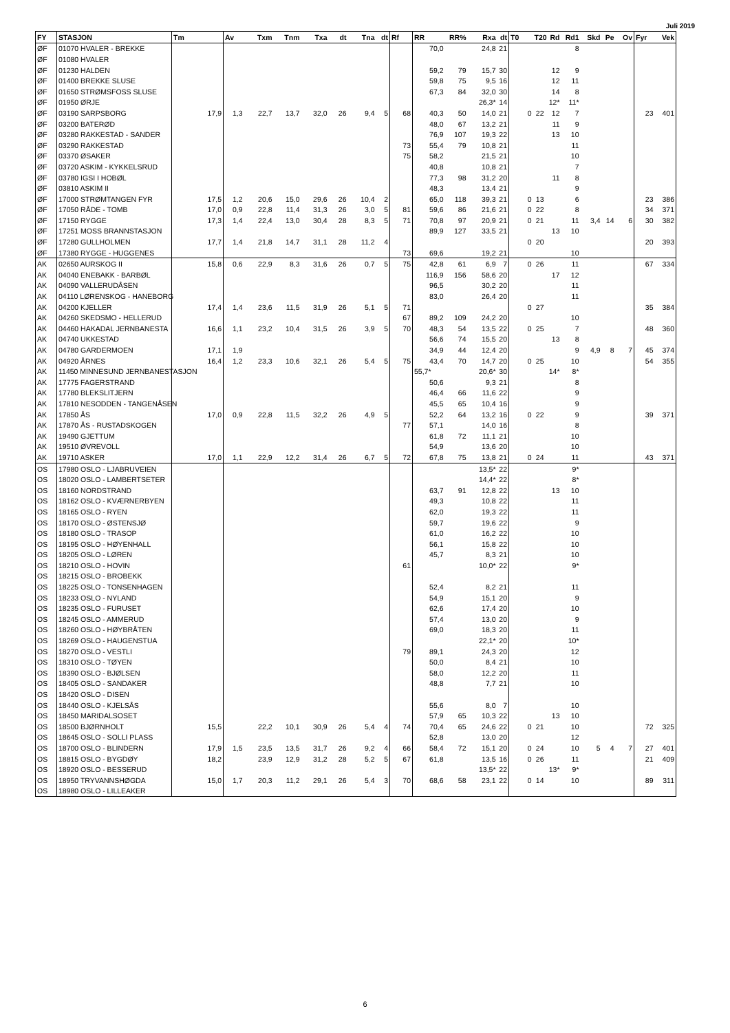Juli 2019
| FY | STASJON | Tm | Av | Txm | Tnm | Txa | dt | Tna | dt | Rf | RR | RR% | Rxa | dt | T0 | T20 | Rd | Rd1 | Skd | Pe | Ov | Fyr | Vek |
| --- | --- | --- | --- | --- | --- | --- | --- | --- | --- | --- | --- | --- | --- | --- | --- | --- | --- | --- | --- | --- | --- | --- | --- |
| ØF | 01070 HVALER - BREKKE | | | | | | | | | | 70,0 | | 24,8 | 21 | | | | 8 | | | | | |
| ØF | 01080 HVALER | | | | | | | | | | | | | | | | | | | | | | |
| ØF | 01230 HALDEN | | | | | | | | | | 59,2 | 79 | 15,7 | 30 | | | 12 | 9 | | | | | |
| ØF | 01400 BREKKE SLUSE | | | | | | | | | | 59,8 | 75 | 9,5 | 16 | | | 12 | 11 | | | | | |
| ØF | 01650 STRØMSFOSS SLUSE | | | | | | | | | | 67,3 | 84 | 32,0 | 30 | | | 14 | 8 | | | | | |
| ØF | 01950 ØRJE | | | | | | | | | | | | 26,3* | 14 | | | 12* | 11* | | | | | |
| ØF | 03190 SARPSBORG | 17,9 | 1,3 | 22,7 | 13,7 | 32,0 | 26 | 9,4 | 5 | 68 | 40,3 | 50 | 14,0 | 21 | 0 | 22 | 12 | 7 | | | | 23 | 401 |
| ØF | 03200 BATERØD | | | | | | | | | | 48,0 | 67 | 13,2 | 21 | | | 11 | 9 | | | | | |
| ØF | 03280 RAKKESTAD - SANDER | | | | | | | | | | 76,9 | 107 | 19,3 | 22 | | | 13 | 10 | | | | | |
| ØF | 03290 RAKKESTAD | | | | | | | | | 73 | 55,4 | 79 | 10,8 | 21 | | | | 11 | | | | | |
| ØF | 03370 ØSAKER | | | | | | | | | 75 | 58,2 | | 21,5 | 21 | | | | 10 | | | | | |
| ØF | 03720 ASKIM - KYKKELSRUD | | | | | | | | | | 40,8 | | 10,8 | 21 | | | | 7 | | | | | |
| ØF | 03780 IGSI I HOBØL | | | | | | | | | | 77,3 | 98 | 31,2 | 20 | | | 11 | 8 | | | | | |
| ØF | 03810 ASKIM II | | | | | | | | | | 48,3 | | 13,4 | 21 | | | | 9 | | | | | |
| ØF | 17000 STRØMTANGEN FYR | 17,5 | 1,2 | 20,6 | 15,0 | 29,6 | 26 | 10,4 | 2 | | 65,0 | 118 | 39,3 | 21 | 0 | 13 | | 6 | | | | 23 | 386 |
| ØF | 17050 RÅDE - TOMB | 17,0 | 0,9 | 22,8 | 11,4 | 31,3 | 26 | 3,0 | 5 | 81 | 59,6 | 86 | 21,6 | 21 | 0 | 22 | | 8 | | | | 34 | 371 |
| ØF | 17150 RYGGE | 17,3 | 1,4 | 22,4 | 13,0 | 30,4 | 28 | 8,3 | 5 | 71 | 70,8 | 97 | 20,9 | 21 | 0 | 21 | | 11 | 3,4 | 14 | 6 | 30 | 382 |
| ØF | 17251 MOSS BRANNSTASJON | | | | | | | | | | 89,9 | 127 | 33,5 | 21 | | | 13 | 10 | | | | | |
| ØF | 17280 GULLHOLMEN | 17,7 | 1,4 | 21,8 | 14,7 | 31,1 | 28 | 11,2 | 4 | | | | | | 0 | 20 | | | | | | 20 | 393 |
| ØF | 17380 RYGGE - HUGGENES | | | | | | | | | 73 | 69,6 | | 19,2 | 21 | | | | 10 | | | | | |
| AK | 02650 AURSKOG II | 15,8 | 0,6 | 22,9 | 8,3 | 31,6 | 26 | 0,7 | 5 | 75 | 42,8 | 61 | 6,9 | 7 | 0 | 26 | | 11 | | | | 67 | 334 |
| AK | 04040 ENEBAKK - BARBØL | | | | | | | | | | 116,9 | 156 | 58,6 | 20 | | | 17 | 12 | | | | | |
| AK | 04090 VALLERUDÅSEN | | | | | | | | | | 96,5 | | 30,2 | 20 | | | | 11 | | | | | |
| AK | 04110 LØRENSKOG - HANEBORG | | | | | | | | | | 83,0 | | 26,4 | 20 | | | | 11 | | | | | |
| AK | 04200 KJELLER | 17,4 | 1,4 | 23,6 | 11,5 | 31,9 | 26 | 5,1 | 5 | 71 | | | | | 0 | 27 | | | | | | 35 | 384 |
| AK | 04260 SKEDSMO - HELLERUD | | | | | | | | | 67 | 89,2 | 109 | 24,2 | 20 | | | | 10 | | | | | |
| AK | 04460 HAKADAL JERNBANESTA | 16,6 | 1,1 | 23,2 | 10,4 | 31,5 | 26 | 3,9 | 5 | 70 | 48,3 | 54 | 13,5 | 22 | 0 | 25 | | 7 | | | | 48 | 360 |
| AK | 04740 UKKESTAD | | | | | | | | | | 56,6 | 74 | 15,5 | 20 | | | 13 | 8 | | | | | |
| AK | 04780 GARDERMOEN | 17,1 | 1,9 | | | | | | | | 34,9 | 44 | 12,4 | 20 | | | | 9 | 4,9 | 8 | 7 | 45 | 374 |
| AK | 04920 ÅRNES | 16,4 | 1,2 | 23,3 | 10,6 | 32,1 | 26 | 5,4 | 5 | 75 | 43,4 | 70 | 14,7 | 20 | 0 | 25 | | 10 | | | | 54 | 355 |
| AK | 11450 MINNESUND JERNBANESTASJON | | | | | | | | | | 55,7* | | 20,6* | 30 | | | 14* | 8* | | | | | |
| AK | 17775 FAGERSTRAND | | | | | | | | | | 50,6 | | 9,3 | 21 | | | | 8 | | | | | |
| AK | 17780 BLEKSLITJERN | | | | | | | | | | 46,4 | 66 | 11,6 | 22 | | | | 9 | | | | | |
| AK | 17810 NESODDEN - TANGENÅSEN | | | | | | | | | | 45,5 | 65 | 10,4 | 16 | | | | 9 | | | | | |
| AK | 17850 ÅS | 17,0 | 0,9 | 22,8 | 11,5 | 32,2 | 26 | 4,9 | 5 | | 52,2 | 64 | 13,2 | 16 | 0 | 22 | | 9 | | | | 39 | 371 |
| AK | 17870 ÅS - RUSTADSKOGEN | | | | | | | | | 77 | 57,1 | | 14,0 | 16 | | | | 8 | | | | | |
| AK | 19490 GJETTUM | | | | | | | | | | 61,8 | 72 | 11,1 | 21 | | | | 10 | | | | | |
| AK | 19510 ØVREVOLL | | | | | | | | | | 54,9 | | 13,6 | 20 | | | | 10 | | | | | |
| AK | 19710 ASKER | 17,0 | 1,1 | 22,9 | 12,2 | 31,4 | 26 | 6,7 | 5 | 72 | 67,8 | 75 | 13,8 | 21 | 0 | 24 | | 11 | | | | 43 | 371 |
| OS | 17980 OSLO - LJABRUVEIEN | | | | | | | | | | | | 13,5* | 22 | | | | 9* | | | | | |
| OS | 18020 OSLO - LAMBERTSETER | | | | | | | | | | | | 14,4* | 22 | | | | 8* | | | | | |
| OS | 18160 NORDSTRAND | | | | | | | | | | 63,7 | 91 | 12,8 | 22 | | | 13 | 10 | | | | | |
| OS | 18162 OSLO - KVÆRNERBYEN | | | | | | | | | | 49,3 | | 10,8 | 22 | | | | 11 | | | | | |
| OS | 18165 OSLO - RYEN | | | | | | | | | | 62,0 | | 19,3 | 22 | | | | 11 | | | | | |
| OS | 18170 OSLO - ØSTENSJØ | | | | | | | | | | 59,7 | | 19,6 | 22 | | | | 9 | | | | | |
| OS | 18180 OSLO - TRASOP | | | | | | | | | | 61,0 | | 16,2 | 22 | | | | 10 | | | | | |
| OS | 18195 OSLO - HØYENHALL | | | | | | | | | | 56,1 | | 15,8 | 22 | | | | 10 | | | | | |
| OS | 18205 OSLO - LØREN | | | | | | | | | | 45,7 | | 8,3 | 21 | | | | 10 | | | | | |
| OS | 18210 OSLO - HOVIN | | | | | | | | | 61 | | | 10,0* | 22 | | | | 9* | | | | | |
| OS | 18215 OSLO - BROBEKK | | | | | | | | | | | | | | | | | | | | | | |
| OS | 18225 OSLO - TONSENHAGEN | | | | | | | | | | 52,4 | | 8,2 | 21 | | | | 11 | | | | | |
| OS | 18233 OSLO - NYLAND | | | | | | | | | | 54,9 | | 15,1 | 20 | | | | 9 | | | | | |
| OS | 18235 OSLO - FURUSET | | | | | | | | | | 62,6 | | 17,4 | 20 | | | | 10 | | | | | |
| OS | 18245 OSLO - AMMERUD | | | | | | | | | | 57,4 | | 13,0 | 20 | | | | 9 | | | | | |
| OS | 18260 OSLO - HØYBRÅTEN | | | | | | | | | | 69,0 | | 18,3 | 20 | | | | 11 | | | | | |
| OS | 18269 OSLO - HAUGENSTUA | | | | | | | | | | | | 22,1* | 20 | | | | 10* | | | | | |
| OS | 18270 OSLO - VESTLI | | | | | | | | | 79 | 89,1 | | 24,3 | 20 | | | | 12 | | | | | |
| OS | 18310 OSLO - TØYEN | | | | | | | | | | 50,0 | | 8,4 | 21 | | | | 10 | | | | | |
| OS | 18390 OSLO - BJØLSEN | | | | | | | | | | 58,0 | | 12,2 | 20 | | | | 11 | | | | | |
| OS | 18405 OSLO - SANDAKER | | | | | | | | | | 48,8 | | 7,7 | 21 | | | | 10 | | | | | |
| OS | 18420 OSLO - DISEN | | | | | | | | | | | | | | | | | | | | | | |
| OS | 18440 OSLO - KJELSÅS | | | | | | | | | | 55,6 | | 8,0 | 7 | | | | 10 | | | | | |
| OS | 18450 MARIDALSOSET | | | | | | | | | | 57,9 | 65 | 10,3 | 22 | | | 13 | 10 | | | | | |
| OS | 18500 BJØRNHOLT | 15,5 | | 22,2 | 10,1 | 30,9 | 26 | 5,4 | 4 | 74 | 70,4 | 65 | 24,6 | 22 | 0 | 21 | | 10 | | | | 72 | 325 |
| OS | 18645 OSLO - SOLLI PLASS | | | | | | | | | | 52,8 | | 13,0 | 20 | | | | 12 | | | | | |
| OS | 18700 OSLO - BLINDERN | 17,9 | 1,5 | 23,5 | 13,5 | 31,7 | 26 | 9,2 | 4 | 66 | 58,4 | 72 | 15,1 | 20 | 0 | 24 | | 10 | 5 | 4 | 7 | 27 | 401 |
| OS | 18815 OSLO - BYGDØY | 18,2 | | 23,9 | 12,9 | 31,2 | 28 | 5,2 | 5 | 67 | 61,8 | | 13,5 | 16 | 0 | 26 | | 11 | | | | 21 | 409 |
| OS | 18920 OSLO - BESSERUD | | | | | | | | | | | | 13,5* | 22 | | | 13* | 9* | | | | | |
| OS | 18950 TRYVANNSHØGDA | 15,0 | 1,7 | 20,3 | 11,2 | 29,1 | 26 | 5,4 | 3 | 70 | 68,6 | 58 | 23,1 | 22 | 0 | 14 | | 10 | | | | 89 | 311 |
| OS | 18980 OSLO - LILLEAKER | | | | | | | | | | | | | | | | | | | | | | |
6